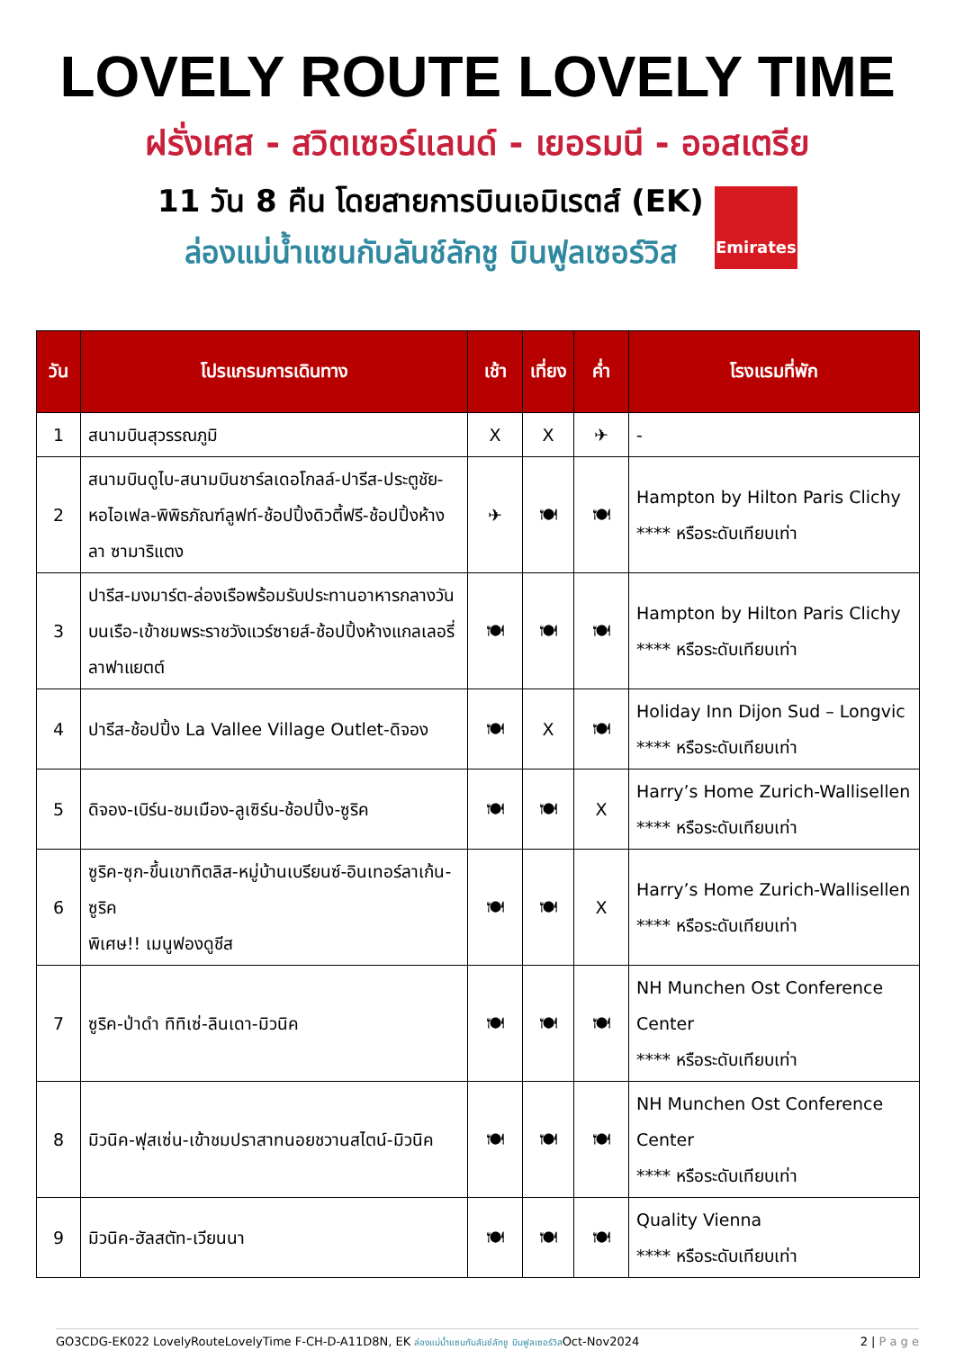LOVELY ROUTE LOVELY TIME
ฝรั่งเศส - สวิตเซอร์แลนด์ - เยอรมนี - ออสเตรีย
11 วัน 8 คืน โดยสายการบินเอมิเรตส์ (EK)
ล่องแม่น้ำแซนกับลันช์ลักชู บินฟูลเซอร์วิส
Emirates
| วัน | โปรแกรมการเดินทาง | เช้า | เที่ยง | ค่ำ | โรงแรมที่พัก |
| --- | --- | --- | --- | --- | --- |
| 1 | สนามบินสุวรรณภูมิ | X | X | ✈ | - |
| 2 | สนามบินดูไบ-สนามบินชาร์ลเดอโกลล์-ปารีส-ประตูชัย-หอไอเฟล-พิพิธภัณฑ์ลูฟท์-ช้อปปิ้งดิวตี้ฟรี-ช้อปปิ้งห้างลา ซามาริแตง | ✈ | 🍽 | 🍽 | Hampton by Hilton Paris Clichy **** หรือระดับเทียบเท่า |
| 3 | ปารีส-มงมาร์ต-ล่องเรือพร้อมรับประทานอาหารกลางวันบนเรือ-เข้าชมพระราชวังแวร์ซายส์-ช้อปปิ้งห้างแกลเลอรี่ ลาฟาแยตต์ | 🍽 | 🍽 | 🍽 | Hampton by Hilton Paris Clichy **** หรือระดับเทียบเท่า |
| 4 | ปารีส-ช้อปปิ้ง La Vallee Village Outlet-ดิจอง | 🍽 | X | 🍽 | Holiday Inn Dijon Sud – Longvic **** หรือระดับเทียบเท่า |
| 5 | ดิจอง-เบิร์น-ชมเมือง-ลูเซิร์น-ช้อปปิ้ง-ซูริค | 🍽 | 🍽 | X | Harry’s Home Zurich-Wallisellen **** หรือระดับเทียบเท่า |
| 6 | ซูริค-ซุก-ขึ้นเขาทิตลิส-หมู่บ้านเบรียนซ์-อินเทอร์ลาเก้น-ซูริค พิเศษ!! เมนูฟองดูชีส | 🍽 | 🍽 | X | Harry’s Home Zurich-Wallisellen **** หรือระดับเทียบเท่า |
| 7 | ซูริค-ป่าดำ ทิทิเซ่-ลินเดา-มิวนิค | 🍽 | 🍽 | 🍽 | NH Munchen Ost Conference Center **** หรือระดับเทียบเท่า |
| 8 | มิวนิค-ฟุสเซ่น-เข้าชมปราสาทนอยชวานสไตน์-มิวนิค | 🍽 | 🍽 | 🍽 | NH Munchen Ost Conference Center **** หรือระดับเทียบเท่า |
| 9 | มิวนิค-ฮัลสตัท-เวียนนา | 🍽 | 🍽 | 🍽 | Quality Vienna **** หรือระดับเทียบเท่า |
GO3CDG-EK022 LovelyRouteLovelyTime F-CH-D-A11D8N, EK ล่องแม่น้ำแซนกับลันช์ลักชู บินฟูลเซอร์วิสOct-Nov2024
2 | P a g e